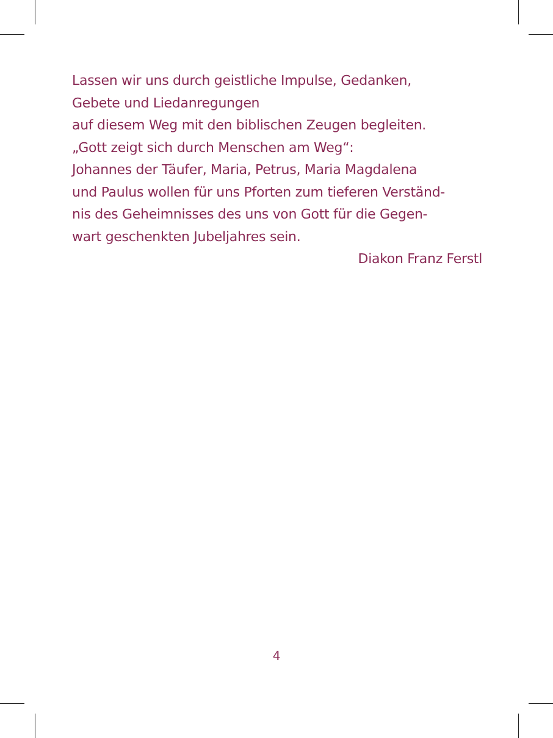Lassen wir uns durch geistliche Impulse, Gedanken,
Gebete und Liedanregungen
auf diesem Weg mit den biblischen Zeugen begleiten.
„Gott zeigt sich durch Menschen am Weg“:
Johannes der Täufer, Maria, Petrus, Maria Magdalena
und Paulus wollen für uns Pforten zum tieferen Verständ-
nis des Geheimnisses des uns von Gott für die Gegen-
wart geschenkten Jubeljahres sein.
Diakon Franz Ferstl
4